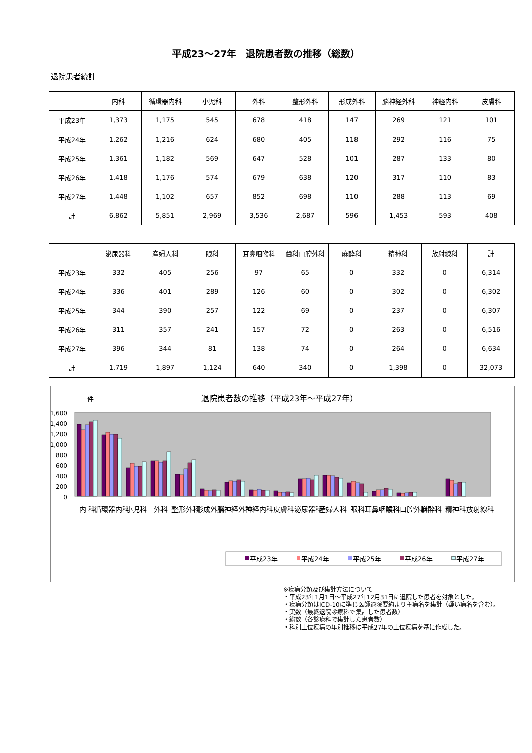平成23～27年　退院患者数の推移（総数）
退院患者統計
| | 内科 | 循環器内科 | 小児科 | 外科 | 整形外科 | 形成外科 | 脳神経外科 | 神経内科 | 皮膚科 |
| --- | --- | --- | --- | --- | --- | --- | --- | --- | --- |
| 平成23年 | 1,373 | 1,175 | 545 | 678 | 418 | 147 | 269 | 121 | 101 |
| 平成24年 | 1,262 | 1,216 | 624 | 680 | 405 | 118 | 292 | 116 | 75 |
| 平成25年 | 1,361 | 1,182 | 569 | 647 | 528 | 101 | 287 | 133 | 80 |
| 平成26年 | 1,418 | 1,176 | 574 | 679 | 638 | 120 | 317 | 110 | 83 |
| 平成27年 | 1,448 | 1,102 | 657 | 852 | 698 | 110 | 288 | 113 | 69 |
| 計 | 6,862 | 5,851 | 2,969 | 3,536 | 2,687 | 596 | 1,453 | 593 | 408 |
| | 泌尿器科 | 産婦人科 | 眼科 | 耳鼻咽喉科 | 歯科口腔外科 | 麻酔科 | 精神科 | 放射線科 | 計 |
| --- | --- | --- | --- | --- | --- | --- | --- | --- | --- |
| 平成23年 | 332 | 405 | 256 | 97 | 65 | 0 | 332 | 0 | 6,314 |
| 平成24年 | 336 | 401 | 289 | 126 | 60 | 0 | 302 | 0 | 6,302 |
| 平成25年 | 344 | 390 | 257 | 122 | 69 | 0 | 237 | 0 | 6,307 |
| 平成26年 | 311 | 357 | 241 | 157 | 72 | 0 | 263 | 0 | 6,516 |
| 平成27年 | 396 | 344 | 81 | 138 | 74 | 0 | 264 | 0 | 6,634 |
| 計 | 1,719 | 1,897 | 1,124 | 640 | 340 | 0 | 1,398 | 0 | 32,073 |
件
退院患者数の推移（平成23年～平成27年）
1,600
1,400
1,200
1,000
800
600
400
200
0
内 科
循環器内科
小児科
外科
整形外科
形成外科
脳神経外科
神経内科
皮膚科
泌尿器科
産婦人科
眼科
耳鼻咽喉科
歯科口腔外科
麻酔科
精神科
放射線科
平成23年
平成24年
平成25年
平成26年
平成27年
※疾病分類及び集計方法について
・平成23年1月1日～平成27年12月31日に退院した患者を対象とした。
・疾病分類はICD-10に準じ医師退院要約より主病名を集計（疑い病名を含む）。
・実数（最終退院診療科で集計した患者数）
・総数（各診療科で集計した患者数）
・科別上位疾病の年別推移は平成27年の上位疾病を基に作成した。